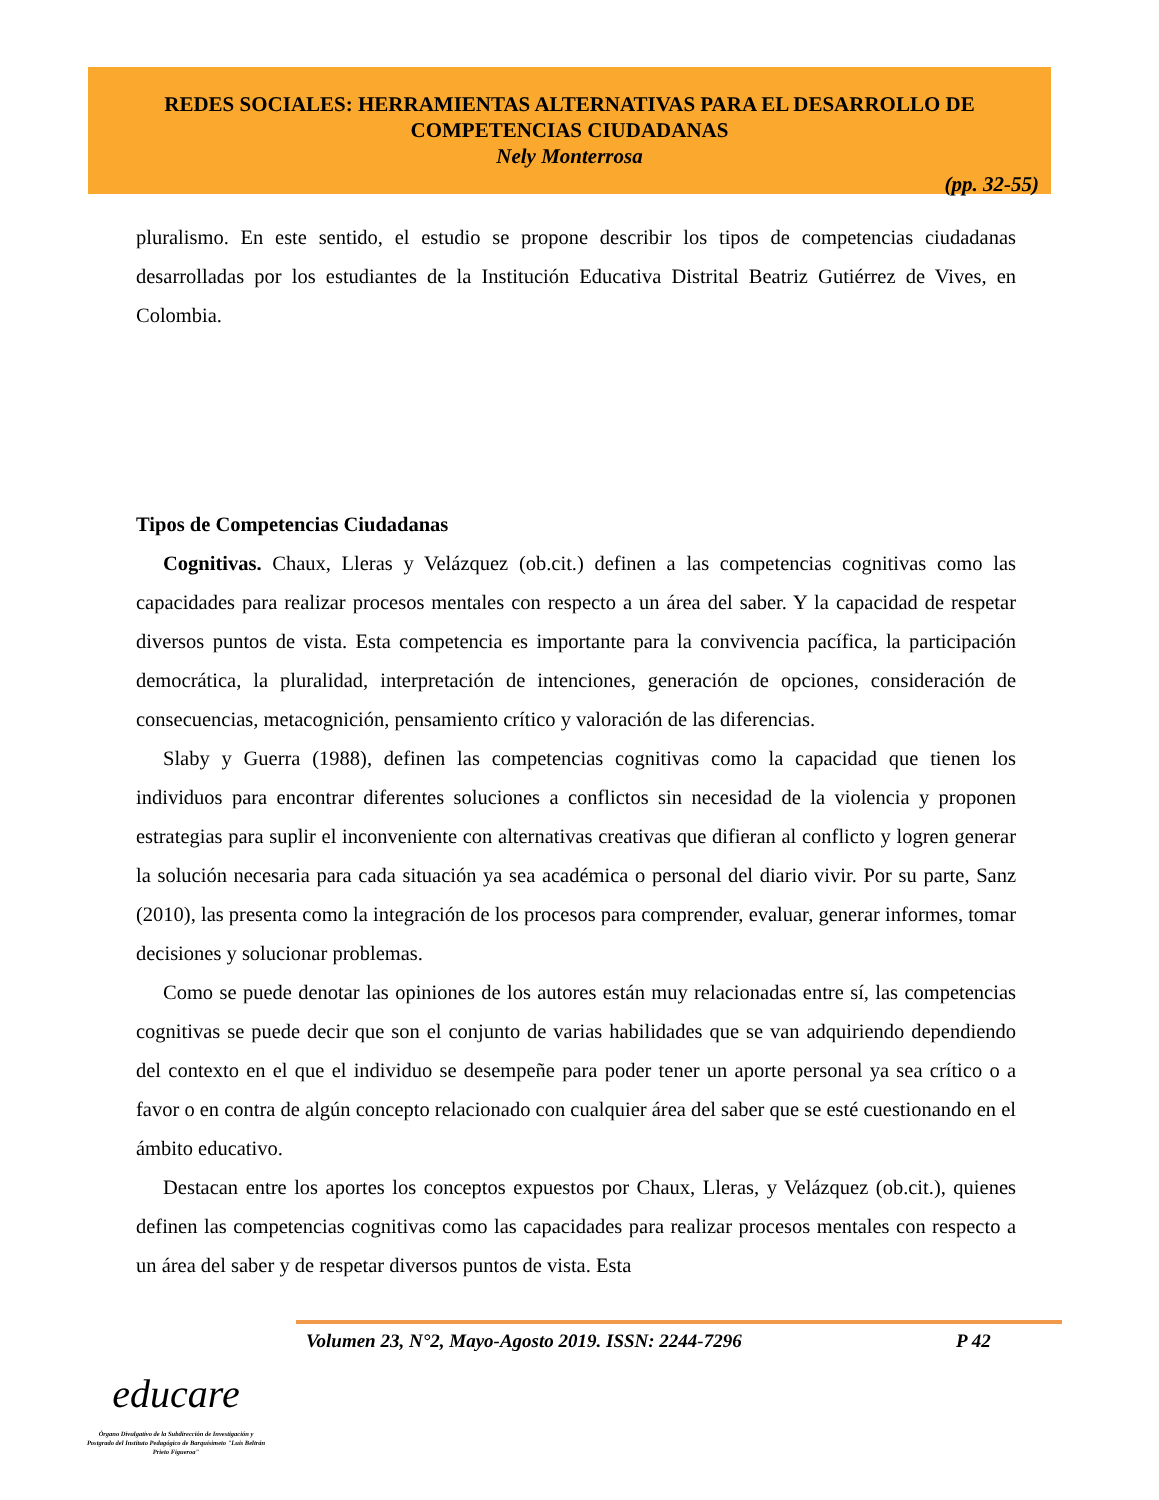REDES SOCIALES: HERRAMIENTAS ALTERNATIVAS PARA EL DESARROLLO DE COMPETENCIAS CIUDADANAS
Nely Monterrosa
(pp. 32-55)
pluralismo. En este sentido, el estudio se propone describir los tipos de competencias ciudadanas desarrolladas por los estudiantes de la Institución Educativa Distrital Beatriz Gutiérrez de Vives, en Colombia.
Tipos de Competencias Ciudadanas
Cognitivas. Chaux, Lleras y Velázquez (ob.cit.) definen a las competencias cognitivas como las capacidades para realizar procesos mentales con respecto a un área del saber. Y la capacidad de respetar diversos puntos de vista. Esta competencia es importante para la convivencia pacífica, la participación democrática, la pluralidad, interpretación de intenciones, generación de opciones, consideración de consecuencias, metacognición, pensamiento crítico y valoración de las diferencias.
Slaby y Guerra (1988), definen las competencias cognitivas como la capacidad que tienen los individuos para encontrar diferentes soluciones a conflictos sin necesidad de la violencia y proponen estrategias para suplir el inconveniente con alternativas creativas que difieran al conflicto y logren generar la solución necesaria para cada situación ya sea académica o personal del diario vivir. Por su parte, Sanz (2010), las presenta como la integración de los procesos para comprender, evaluar, generar informes, tomar decisiones y solucionar problemas.
Como se puede denotar las opiniones de los autores están muy relacionadas entre sí, las competencias cognitivas se puede decir que son el conjunto de varias habilidades que se van adquiriendo dependiendo del contexto en el que el individuo se desempeñe para poder tener un aporte personal ya sea crítico o a favor o en contra de algún concepto relacionado con cualquier área del saber que se esté cuestionando en el ámbito educativo.
Destacan entre los aportes los conceptos expuestos por Chaux, Lleras, y Velázquez (ob.cit.), quienes definen las competencias cognitivas como las capacidades para realizar procesos mentales con respecto a un área del saber y de respetar diversos puntos de vista. Esta
Volumen 23, N°2, Mayo-Agosto 2019. ISSN: 2244-7296 P 42
educare
Órgano Divulgativo de la Subdirección de Investigación y Postgrado del Instituto Pedagógico de Barquisimeto "Luis Beltrán Prieto Figueroa"